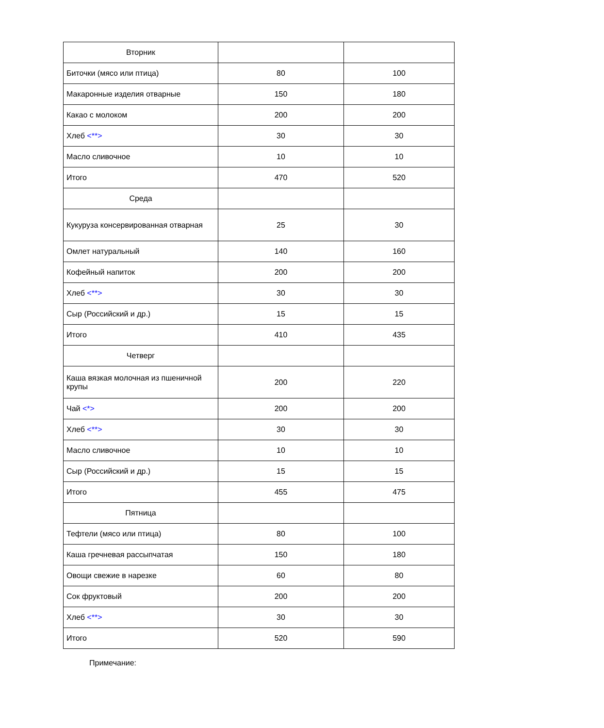| Вторник | | |
| Биточки (мясо или птица) | 80 | 100 |
| Макаронные изделия отварные | 150 | 180 |
| Какао с молоком | 200 | 200 |
| Хлеб <**> | 30 | 30 |
| Масло сливочное | 10 | 10 |
| Итого | 470 | 520 |
| Среда | | |
| Кукуруза консервированная отварная | 25 | 30 |
| Омлет натуральный | 140 | 160 |
| Кофейный напиток | 200 | 200 |
| Хлеб <**> | 30 | 30 |
| Сыр (Российский и др.) | 15 | 15 |
| Итого | 410 | 435 |
| Четверг | | |
| Каша вязкая молочная из пшеничной крупы | 200 | 220 |
| Чай <*> | 200 | 200 |
| Хлеб <**> | 30 | 30 |
| Масло сливочное | 10 | 10 |
| Сыр (Российский и др.) | 15 | 15 |
| Итого | 455 | 475 |
| Пятница | | |
| Тефтели (мясо или птица) | 80 | 100 |
| Каша гречневая рассыпчатая | 150 | 180 |
| Овощи свежие в нарезке | 60 | 80 |
| Сок фруктовый | 200 | 200 |
| Хлеб <**> | 30 | 30 |
| Итого | 520 | 590 |
Примечание: